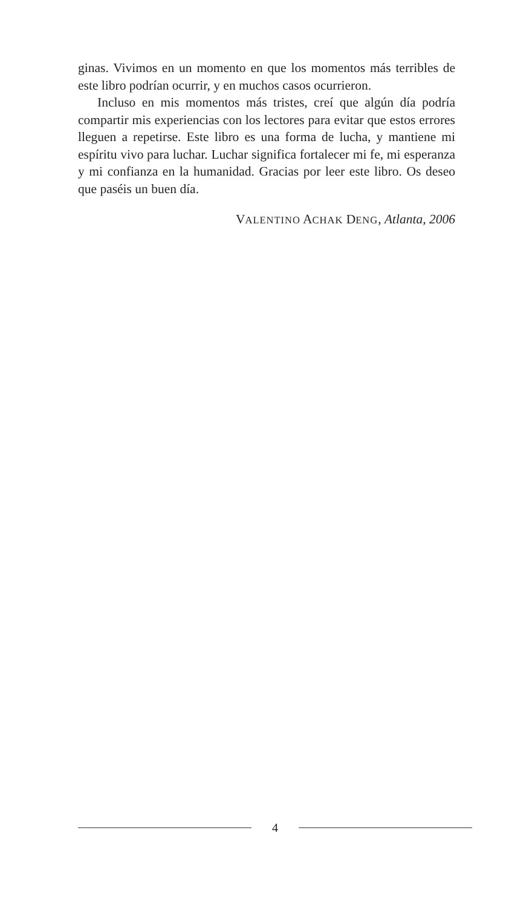ginas. Vivimos en un momento en que los momentos más terribles de este libro podrían ocurrir, y en muchos casos ocurrieron.
Incluso en mis momentos más tristes, creí que algún día podría compartir mis experiencias con los lectores para evitar que estos errores lleguen a repetirse. Este libro es una forma de lucha, y mantiene mi espíritu vivo para luchar. Luchar significa fortalecer mi fe, mi esperanza y mi confianza en la humanidad. Gracias por leer este libro. Os deseo que paséis un buen día.
VALENTINO ACHAK DENG, Atlanta, 2006
4